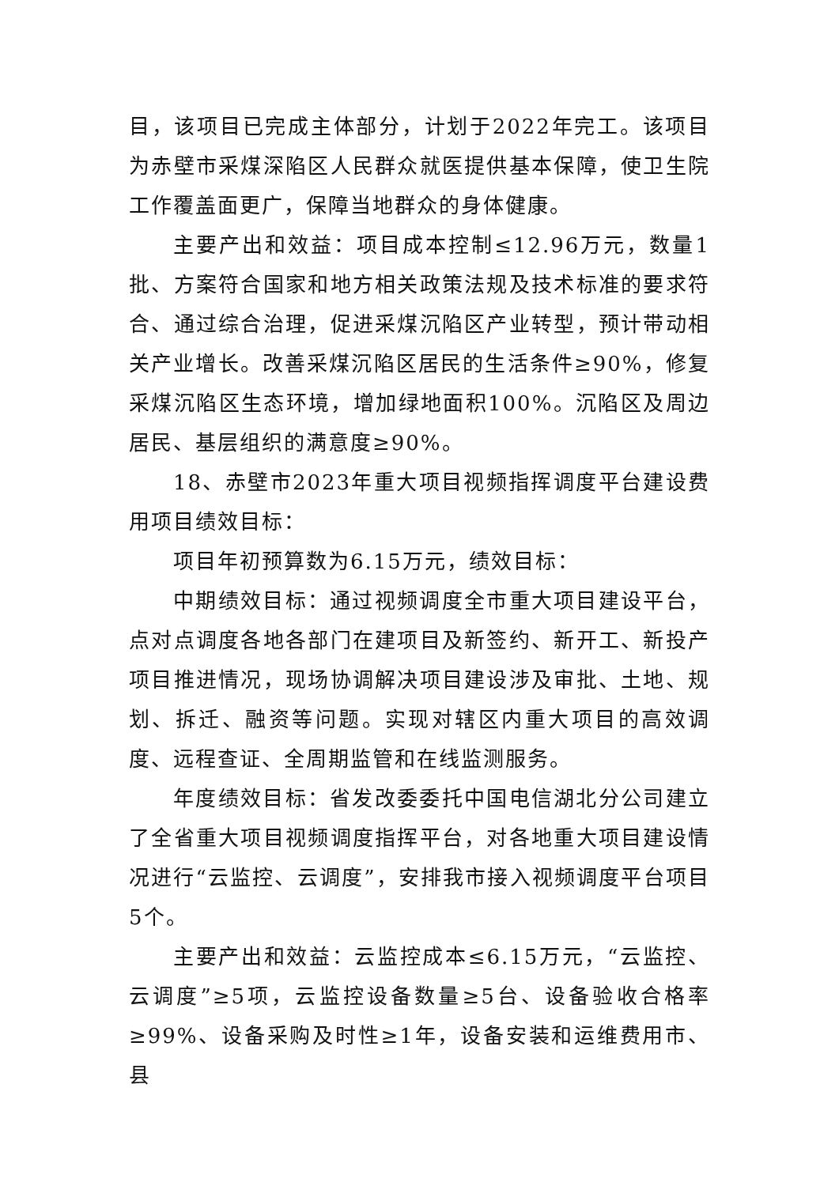目，该项目已完成主体部分，计划于2022年完工。该项目为赤壁市采煤深陷区人民群众就医提供基本保障，使卫生院工作覆盖面更广，保障当地群众的身体健康。
主要产出和效益：项目成本控制≤12.96万元，数量1批、方案符合国家和地方相关政策法规及技术标准的要求符合、通过综合治理，促进采煤沉陷区产业转型，预计带动相关产业增长。改善采煤沉陷区居民的生活条件≥90%，修复采煤沉陷区生态环境，增加绿地面积100%。沉陷区及周边居民、基层组织的满意度≥90%。
18、赤壁市2023年重大项目视频指挥调度平台建设费用项目绩效目标：
项目年初预算数为6.15万元，绩效目标：
中期绩效目标：通过视频调度全市重大项目建设平台，点对点调度各地各部门在建项目及新签约、新开工、新投产项目推进情况，现场协调解决项目建设涉及审批、土地、规划、拆迁、融资等问题。实现对辖区内重大项目的高效调度、远程查证、全周期监管和在线监测服务。
年度绩效目标：省发改委委托中国电信湖北分公司建立了全省重大项目视频调度指挥平台，对各地重大项目建设情况进行“云监控、云调度”，安排我市接入视频调度平台项目5个。
主要产出和效益：云监控成本≤6.15万元，“云监控、云调度”≥5项，云监控设备数量≥5台、设备验收合格率≥99%、设备采购及时性≥1年，设备安装和运维费用市、县